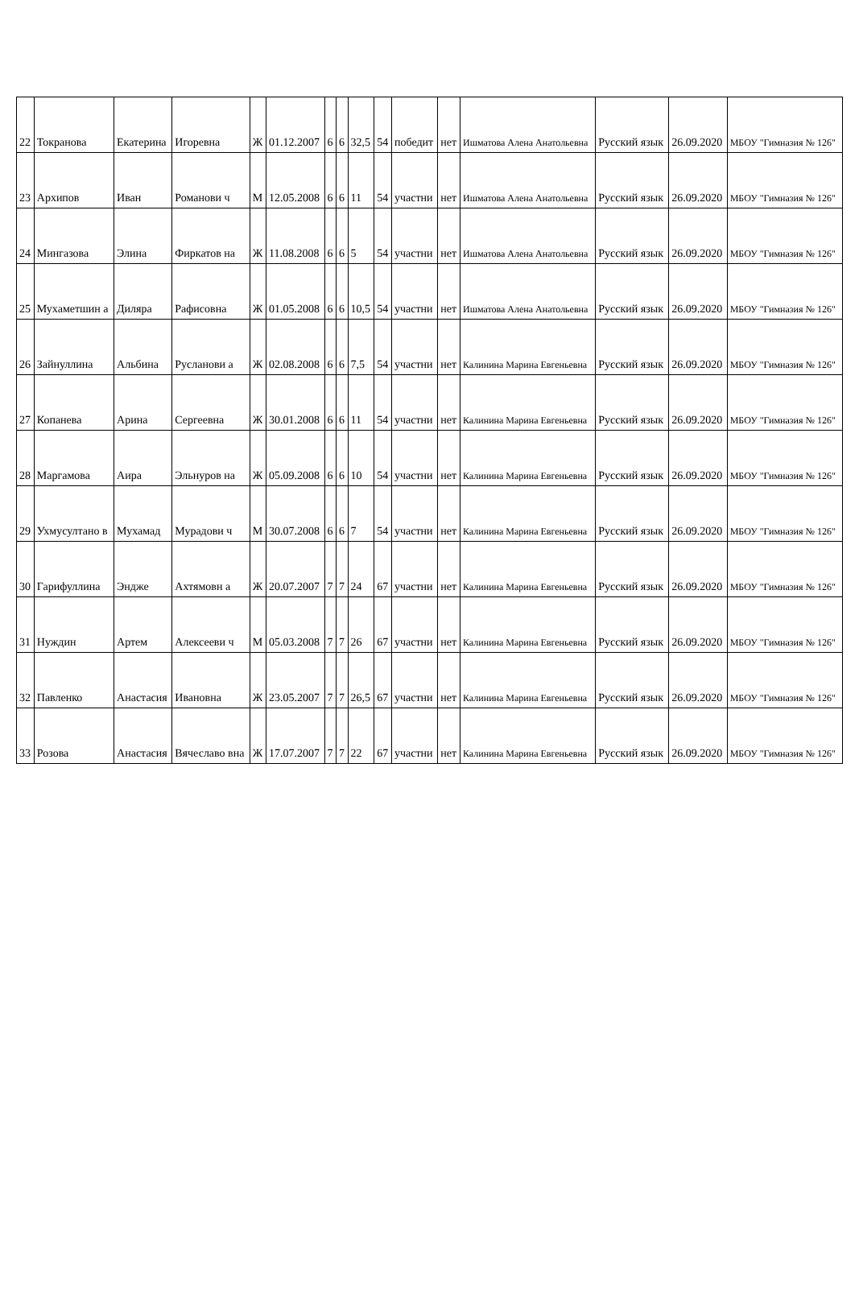| 22 | Токранова | Екатерина | Игоревна | Ж | 01.12.2007 | 6 | 6 | 32,5 | 54 | победит | нет | Ишматова Алена Анатольевна | Русский язык | 26.09.2020 | МБОУ "Гимназия № 126" |
| 23 | Архипов | Иван | Романови ч | М | 12.05.2008 | 6 | 6 | 11 | 54 | участни | нет | Ишматова Алена Анатольевна | Русский язык | 26.09.2020 | МБОУ "Гимназия № 126" |
| 24 | Мингазова | Элина | Фиркатов на | Ж | 11.08.2008 | 6 | 6 | 5 | 54 | участни | нет | Ишматова Алена Анатольевна | Русский язык | 26.09.2020 | МБОУ "Гимназия № 126" |
| 25 | Мухаметшин а | Диляра | Рафисовна | Ж | 01.05.2008 | 6 | 6 | 10,5 | 54 | участни | нет | Ишматова Алена Анатольевна | Русский язык | 26.09.2020 | МБОУ "Гимназия № 126" |
| 26 | Зайнуллина | Альбина | Русланови а | Ж | 02.08.2008 | 6 | 6 | 7,5 | 54 | участни | нет | Калинина Марина Евгеньевна | Русский язык | 26.09.2020 | МБОУ "Гимназия № 126" |
| 27 | Копанева | Арина | Сергеевна | Ж | 30.01.2008 | 6 | 6 | 11 | 54 | участни | нет | Калинина Марина Евгеньевна | Русский язык | 26.09.2020 | МБОУ "Гимназия № 126" |
| 28 | Маргамова | Аира | Эльнуров на | Ж | 05.09.2008 | 6 | 6 | 10 | 54 | участни | нет | Калинина Марина Евгеньевна | Русский язык | 26.09.2020 | МБОУ "Гимназия № 126" |
| 29 | Ухмусултано в | Мухамад | Мурадови ч | М | 30.07.2008 | 6 | 6 | 7 | 54 | участни | нет | Калинина Марина Евгеньевна | Русский язык | 26.09.2020 | МБОУ "Гимназия № 126" |
| 30 | Гарифуллина | Эндже | Ахтямовн а | Ж | 20.07.2007 | 7 | 7 | 24 | 67 | участни | нет | Калинина Марина Евгеньевна | Русский язык | 26.09.2020 | МБОУ "Гимназия № 126" |
| 31 | Нуждин | Артем | Алексееви ч | М | 05.03.2008 | 7 | 7 | 26 | 67 | участни | нет | Калинина Марина Евгеньевна | Русский язык | 26.09.2020 | МБОУ "Гимназия № 126" |
| 32 | Павленко | Анастасия | Ивановна | Ж | 23.05.2007 | 7 | 7 | 26,5 | 67 | участни | нет | Калинина Марина Евгеньевна | Русский язык | 26.09.2020 | МБОУ "Гимназия № 126" |
| 33 | Розова | Анастасия | Вячеславо вна | Ж | 17.07.2007 | 7 | 7 | 22 | 67 | участни | нет | Калинина Марина Евгеньевна | Русский язык | 26.09.2020 | МБОУ "Гимназия № 126" |